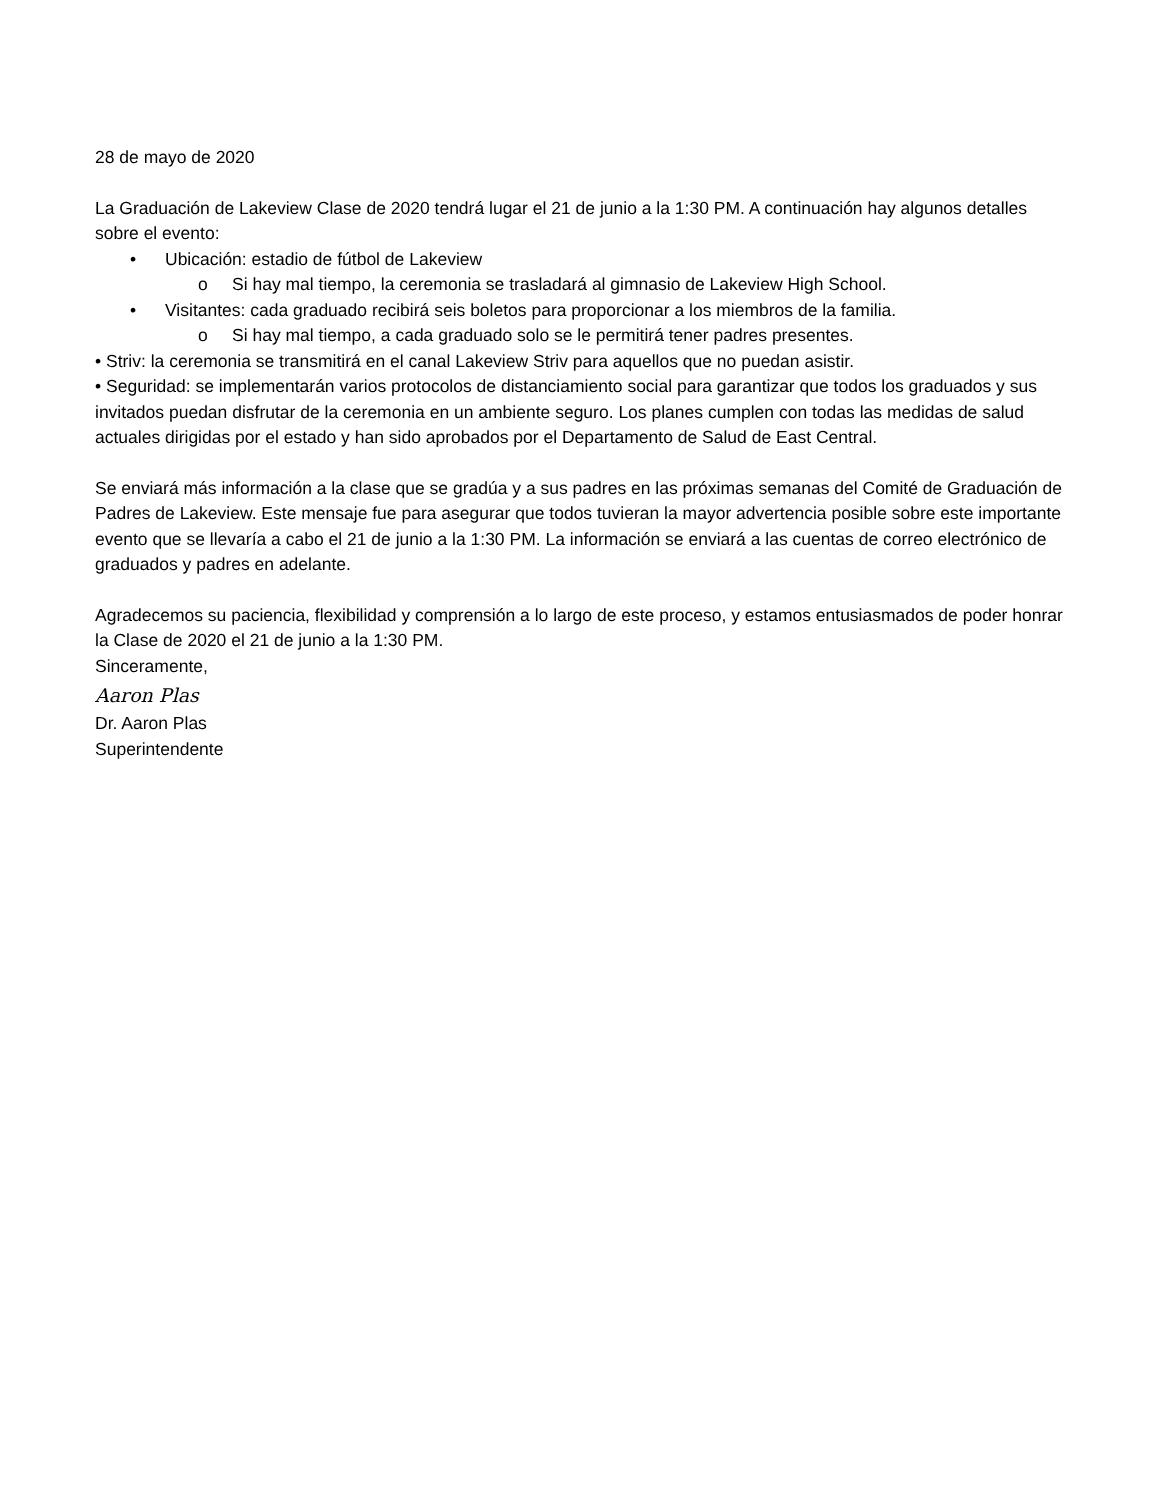28 de mayo de 2020
La Graduación de Lakeview Clase de 2020 tendrá lugar el 21 de junio a la 1:30 PM. A continuación hay algunos detalles sobre el evento:
• Ubicación: estadio de fútbol de Lakeview
o Si hay mal tiempo, la ceremonia se trasladará al gimnasio de Lakeview High School.
• Visitantes: cada graduado recibirá seis boletos para proporcionar a los miembros de la familia.
o Si hay mal tiempo, a cada graduado solo se le permitirá tener padres presentes.
• Striv: la ceremonia se transmitirá en el canal Lakeview Striv para aquellos que no puedan asistir.
• Seguridad: se implementarán varios protocolos de distanciamiento social para garantizar que todos los graduados y sus invitados puedan disfrutar de la ceremonia en un ambiente seguro. Los planes cumplen con todas las medidas de salud actuales dirigidas por el estado y han sido aprobados por el Departamento de Salud de East Central.
Se enviará más información a la clase que se gradúa y a sus padres en las próximas semanas del Comité de Graduación de Padres de Lakeview. Este mensaje fue para asegurar que todos tuvieran la mayor advertencia posible sobre este importante evento que se llevaría a cabo el 21 de junio a la 1:30 PM. La información se enviará a las cuentas de correo electrónico de graduados y padres en adelante.
Agradecemos su paciencia, flexibilidad y comprensión a lo largo de este proceso, y estamos entusiasmados de poder honrar la Clase de 2020 el 21 de junio a la 1:30 PM.
Sinceramente,
Aaron Plas
Dr. Aaron Plas
Superintendente